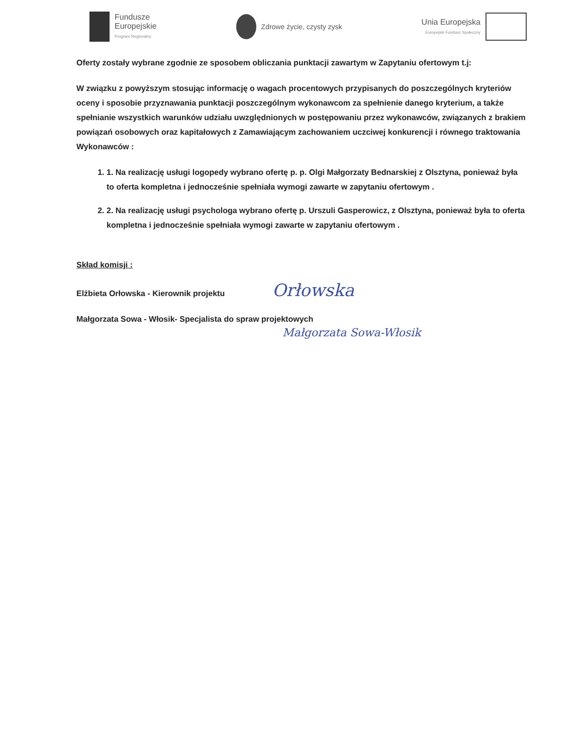Fundusze
Europejskie
Program Regionalny
Zdrowe życie, czysty zysk
Unia Europejska
Europejski Fundusz Społeczny
Oferty zostały wybrane zgodnie ze sposobem obliczania punktacji zawartym w Zapytaniu ofertowym t.j:
W związku z powyższym stosując informację o wagach procentowych przypisanych do poszczególnych kryteriów oceny i sposobie przyznawania punktacji poszczególnym wykonawcom za spełnienie danego kryterium, a także spełnianie wszystkich warunków udziału uwzględnionych w postępowaniu przez wykonawców, związanych z brakiem powiązań osobowych oraz kapitałowych z Zamawiającym zachowaniem uczciwej konkurencji i równego traktowania Wykonawców :
1. 1. Na realizację usługi logopedy wybrano ofertę p. p. Olgi Małgorzaty Bednarskiej z Olsztyna, ponieważ była to oferta kompletna i jednocześnie spełniała wymogi zawarte w zapytaniu ofertowym .
2. 2. Na realizację usługi psychologa wybrano ofertę p. Urszuli Gasperowicz, z Olsztyna, ponieważ była to oferta kompletna i jednocześnie spełniała wymogi zawarte w zapytaniu ofertowym .
Skład komisji :
Elżbieta Orłowska - Kierownik projektu Orłowska
Małgorzata Sowa - Włosik- Specjalista do spraw projektowych
Małgorzata Sowa-Włosik